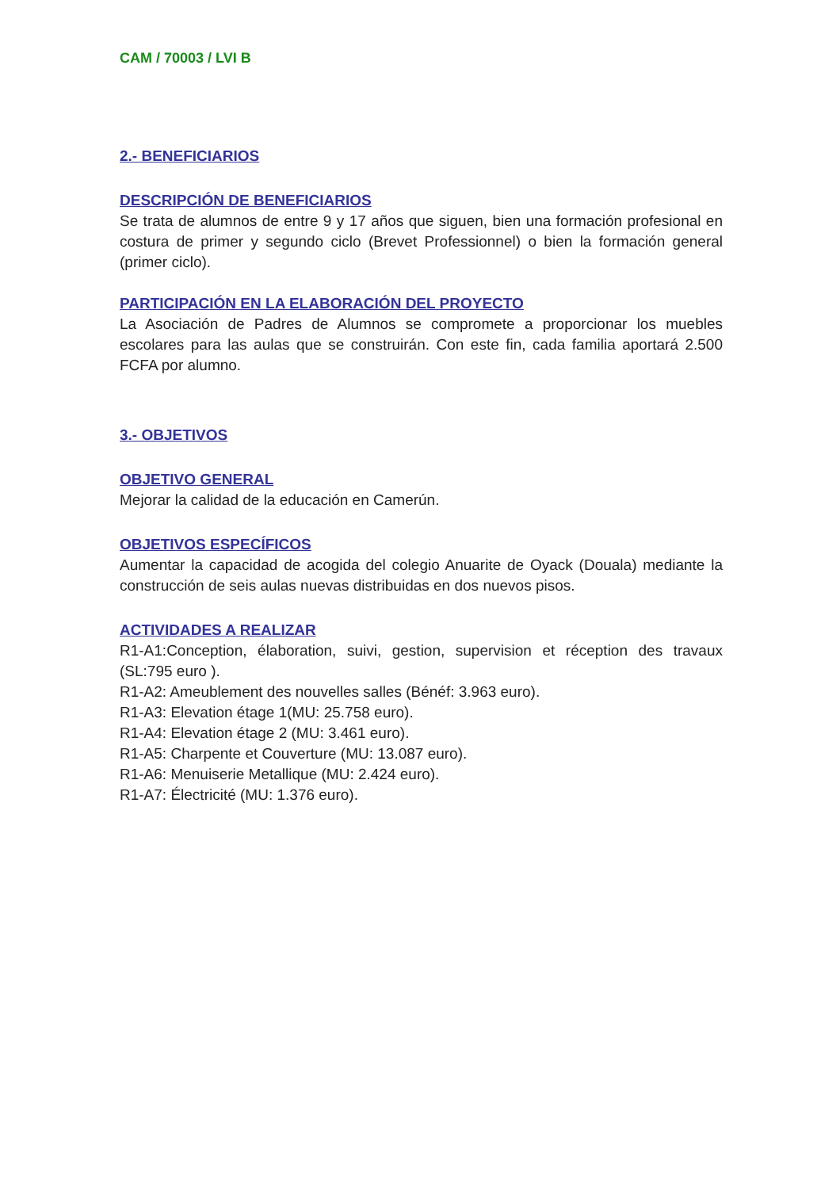CAM / 70003 / LVI B
2.- BENEFICIARIOS
DESCRIPCIÓN DE BENEFICIARIOS
Se trata de alumnos de entre 9 y 17 años que siguen, bien una formación profesional en costura de primer y segundo ciclo (Brevet Professionnel) o bien la formación general (primer ciclo).
PARTICIPACIÓN EN LA ELABORACIÓN DEL PROYECTO
La Asociación de Padres de Alumnos se compromete a proporcionar los muebles escolares para las aulas que se construirán. Con este fin, cada familia aportará 2.500 FCFA por alumno.
3.- OBJETIVOS
OBJETIVO GENERAL
Mejorar la calidad de la educación en Camerún.
OBJETIVOS ESPECÍFICOS
Aumentar la capacidad de acogida del colegio Anuarite de Oyack (Douala) mediante la construcción de seis aulas nuevas distribuidas en dos nuevos pisos.
ACTIVIDADES A REALIZAR
R1-A1:Conception, élaboration, suivi, gestion, supervision et réception des travaux (SL:795 euro ).
R1-A2: Ameublement des nouvelles salles (Bénéf: 3.963 euro).
R1-A3: Elevation étage 1(MU: 25.758 euro).
R1-A4: Elevation étage 2 (MU: 3.461 euro).
R1-A5: Charpente et Couverture (MU: 13.087 euro).
R1-A6: Menuiserie Metallique (MU: 2.424 euro).
R1-A7: Électricité (MU: 1.376 euro).